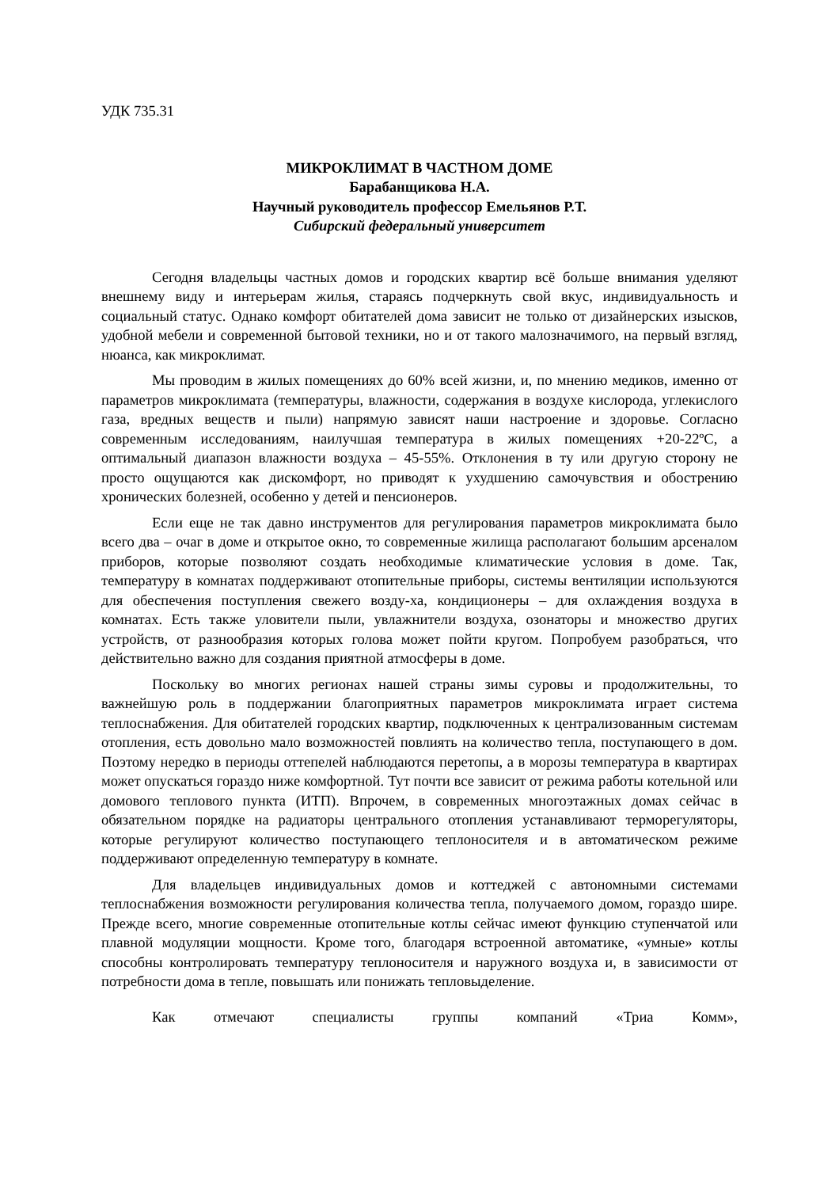УДК 735.31
МИКРОКЛИМАТ В ЧАСТНОМ ДОМЕ
Барабанщикова Н.А.
Научный руководитель профессор Емельянов Р.Т.
Сибирский федеральный университет
Сегодня владельцы частных домов и городских квартир всё больше внимания уделяют внешнему виду и интерьерам жилья, стараясь подчеркнуть свой вкус, индивидуальность и социальный статус. Однако комфорт обитателей дома зависит не только от дизайнерских изысков, удобной мебели и современной бытовой техники, но и от такого малозначимого, на первый взгляд, нюанса, как микроклимат.
Мы проводим в жилых помещениях до 60% всей жизни, и, по мнению медиков, именно от параметров микроклимата (температуры, влажности, содержания в воздухе кислорода, углекислого газа, вредных веществ и пыли) напрямую зависят наши настроение и здоровье. Согласно современным исследованиям, наилучшая температура в жилых помещениях +20-22ºС, а оптимальный диапазон влажности воздуха – 45-55%. Отклонения в ту или другую сторону не просто ощущаются как дискомфорт, но приводят к ухудшению самочувствия и обострению хронических болезней, особенно у детей и пенсионеров.
Если еще не так давно инструментов для регулирования параметров микроклимата было всего два – очаг в доме и открытое окно, то современные жилища располагают большим арсеналом приборов, которые позволяют создать необходимые климатические условия в доме. Так, температуру в комнатах поддерживают отопительные приборы, системы вентиляции используются для обеспечения поступления свежего возду-ха, кондиционеры – для охлаждения воздуха в комнатах. Есть также уловители пыли, увлажнители воздуха, озонаторы и множество других устройств, от разнообразия которых голова может пойти кругом. Попробуем разобраться, что действительно важно для создания приятной атмосферы в доме.
Поскольку во многих регионах нашей страны зимы суровы и продолжительны, то важнейшую роль в поддержании благоприятных параметров микроклимата играет система теплоснабжения. Для обитателей городских квартир, подключенных к централизованным системам отопления, есть довольно мало возможностей повлиять на количество тепла, поступающего в дом. Поэтому нередко в периоды оттепелей наблюдаются перетопы, а в морозы температура в квартирах может опускаться гораздо ниже комфортной. Тут почти все зависит от режима работы котельной или домового теплового пункта (ИТП). Впрочем, в современных многоэтажных домах сейчас в обязательном порядке на радиаторы центрального отопления устанавливают терморегуляторы, которые регулируют количество поступающего теплоносителя и в автоматическом режиме поддерживают определенную температуру в комнате.
Для владельцев индивидуальных домов и коттеджей с автономными системами теплоснабжения возможности регулирования количества тепла, получаемого домом, гораздо шире. Прежде всего, многие современные отопительные котлы сейчас имеют функцию ступенчатой или плавной модуляции мощности. Кроме того, благодаря встроенной автоматике, «умные» котлы способны контролировать температуру теплоносителя и наружного воздуха и, в зависимости от потребности дома в тепле, повышать или понижать тепловыделение.
Как отмечают специалисты группы компаний «Триа Комм»,